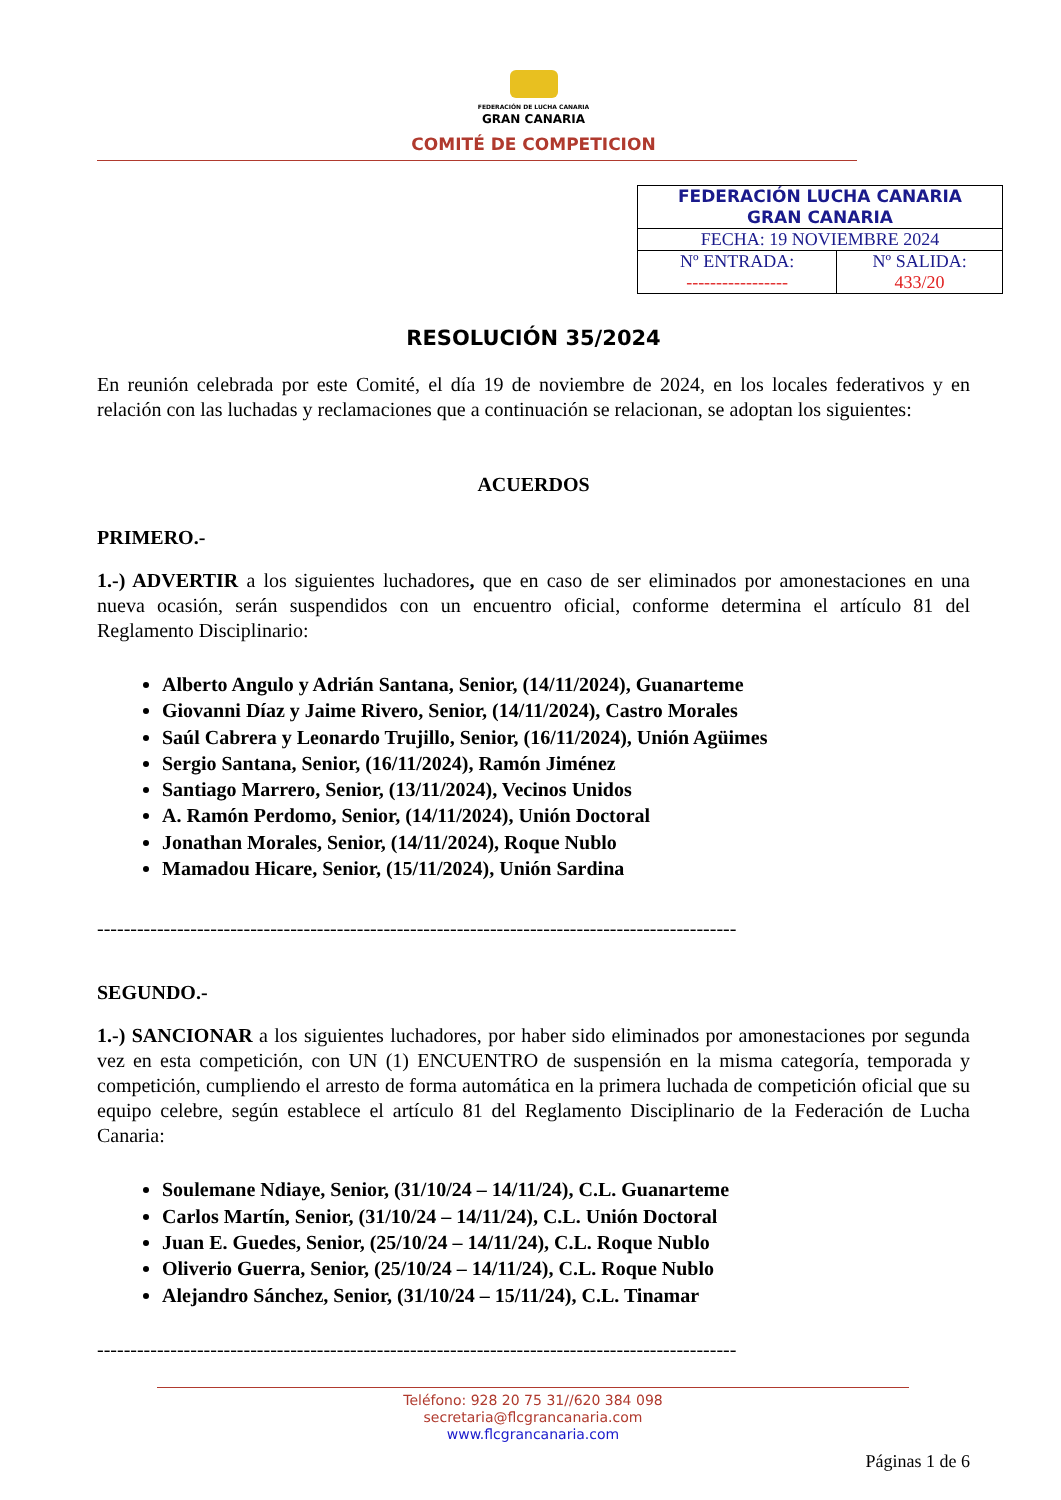FEDERACIÓN DE LUCHA CANARIA
GRAN CANARIA
COMITÉ DE COMPETICION
| FEDERACIÓN LUCHA CANARIA GRAN CANARIA | |
| FECHA: 19 NOVIEMBRE 2024 | |
| Nº ENTRADA: ----------------- | Nº SALIDA: 433/20 |
RESOLUCIÓN 35/2024
En reunión celebrada por este Comité, el día 19 de noviembre de 2024, en los locales federativos y en relación con las luchadas y reclamaciones que a continuación se relacionan, se adoptan los siguientes:
ACUERDOS
PRIMERO.-
1.-) ADVERTIR a los siguientes luchadores, que en caso de ser eliminados por amonestaciones en una nueva ocasión, serán suspendidos con un encuentro oficial, conforme determina el artículo 81 del Reglamento Disciplinario:
Alberto Angulo y Adrián Santana, Senior, (14/11/2024), Guanarteme
Giovanni Díaz y Jaime Rivero, Senior, (14/11/2024), Castro Morales
Saúl Cabrera y Leonardo Trujillo, Senior, (16/11/2024), Unión Agüimes
Sergio Santana, Senior, (16/11/2024), Ramón Jiménez
Santiago Marrero, Senior, (13/11/2024), Vecinos Unidos
A. Ramón Perdomo, Senior, (14/11/2024), Unión Doctoral
Jonathan Morales, Senior, (14/11/2024), Roque Nublo
Mamadou Hicare, Senior, (15/11/2024), Unión Sardina
------------------------------------------------------------------------------------------------
SEGUNDO.-
1.-) SANCIONAR a los siguientes luchadores, por haber sido eliminados por amonestaciones por segunda vez en esta competición, con UN (1) ENCUENTRO de suspensión en la misma categoría, temporada y competición, cumpliendo el arresto de forma automática en la primera luchada de competición oficial que su equipo celebre, según establece el artículo 81 del Reglamento Disciplinario de la Federación de Lucha Canaria:
Soulemane Ndiaye, Senior, (31/10/24 – 14/11/24), C.L. Guanarteme
Carlos Martín, Senior, (31/10/24 – 14/11/24), C.L. Unión Doctoral
Juan E. Guedes, Senior, (25/10/24 – 14/11/24), C.L. Roque Nublo
Oliverio Guerra, Senior, (25/10/24 – 14/11/24), C.L. Roque Nublo
Alejandro Sánchez, Senior, (31/10/24 – 15/11/24), C.L. Tinamar
------------------------------------------------------------------------------------------------
Teléfono: 928 20 75 31//620 384 098
secretaria@flcgrancanaria.com
www.flcgrancanaria.com
Páginas 1 de 6